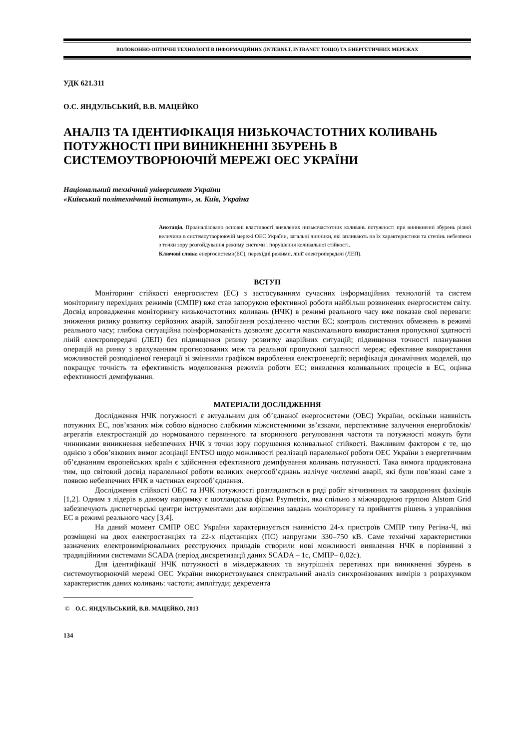ВОЛОКОННО-ОПТИЧНІ ТЕХНОЛОГІЇ В ІНФОРМАЦІЙНИХ (INTERNET, INTRANET ТОЩО) ТА ЕНЕРГЕТИЧНИХ МЕРЕЖАХ
УДК 621.311
О.С. ЯНДУЛЬСЬКИЙ, В.В. МАЦЕЙКО
АНАЛІЗ ТА ІДЕНТИФІКАЦІЯ НИЗЬКОЧАСТОТНИХ КОЛИВАНЬ ПОТУЖНОСТІ ПРИ ВИНИКНЕННІ ЗБУРЕНЬ В СИСТЕМОУТВОРЮЮЧІЙ МЕРЕЖІ ОЕС УКРАЇНИ
Національний технічний університет України
«Київський політехнічний інститут», м. Київ, Україна
Анотація. Проаналізовано основні властивості виявлених низькочастотних коливань потужності при виникненні збурень різної величини в системоутворюючій мережі ОЕС України, загальні чинники, які впливають на їх характеристики та степінь небезпеки з точки зору розгойдування режиму системи і порушення коливальної стійкості.
Ключові слова: енергосистеми(ЕС), перехідні режими, лінії електропередачі (ЛЕП).
ВСТУП
Моніторинг стійкості енергосистем (ЕС) з застосуванням сучасних інформаційних технологій та систем моніторингу перехідних режимів (СМПР) вже став запорукою ефективної роботи найбільш розвинених енергосистем світу. Досвід впровадження моніторингу низькочастотних коливань (НЧК) в режимі реального часу вже показав свої переваги: зниження ризику розвитку серйозних аварій, запобігання розділенню частин ЕС; контроль системних обмежень в режимі реального часу; глибока ситуаційна поінформованість дозволяє досягти максимального використання пропускної здатності ліній електропередачі (ЛЕП) без підвищення ризику розвитку аварійних ситуацій; підвищення точності планування операцій на ринку з врахуванням прогнозованих меж та реальної пропускної здатності мереж; ефективне використання можливостей розподіленої генерації зі змінними графіком вироблення електроенергії; верифікація динамічних моделей, що покращує точність та ефективність моделювання режимів роботи ЕС; виявлення коливальних процесів в ЕС, оцінка ефективності демпфування.
МАТЕРІАЛИ ДОСЛІДЖЕННЯ
Дослідження НЧК потужності є актуальним для об’єднаної енергосистеми (ОЕС) України, оскільки наявність потужних ЕС, пов’язаних між собою відносно слабкими міжсистемними зв’язками, перспективне залучення енергоблоків/агрегатів електростанцій до нормованого первинного та вторинного регулювання частоти та потужності можуть бути чинниками виникнення небезпечних НЧК з точки зору порушення коливальної стійкості. Важливим фактором є те, що однією з обов’язкових вимог асоціації ENTSO щодо можливості реалізації паралельної роботи ОЕС України з енергетичним об’єднанням європейських країн є здійснення ефективного демпфування коливань потужності. Така вимога продиктована тим, що світовий досвід паралельної роботи великих енергооб’єднань налічує численні аварії, які були пов’язані саме з появою небезпечних НЧК в частинах енргооб’єднання.
Дослідження стійкості ОЕС та НЧК потужності розглядаються в ряді робіт вітчизняних та закордонних фахівців [1,2]. Одним з лідерів в даному напрямку є шотландська фірма Psymetrix, яка спільно з міжнародною групою Alstom Grid забезпечують диспетчерські центри інструментами для вирішення завдань моніторингу та прийняття рішень з управління ЕС в режимі реального часу [3,4].
На даний момент СМПР ОЕС України характеризується наявністю 24-х пристроїв СМПР типу Регіна-Ч, які розміщені на двох електростанціях та 22-х підстанціях (ПС) напругами 330–750 кВ. Саме технічні характеристики зазначених електровимірювальних реєструючих приладів створили нові можливості виявлення НЧК в порівнянні з традиційними системами SCADA (період дискретизації даних SCADA – 1с, СМПР– 0,02с).
Для ідентифікації НЧК потужності в міждержавних та внутрішніх перетинах при виникненні збурень в системоутворюючій мережі ОЕС України використовувався спектральний аналіз синхронізованих вимірів з розрахунком характеристик даних коливань: частоти; амплітуди; декремента
© О.С. ЯНДУЛЬСЬКИЙ, В.В. МАЦЕЙКО, 2013
134